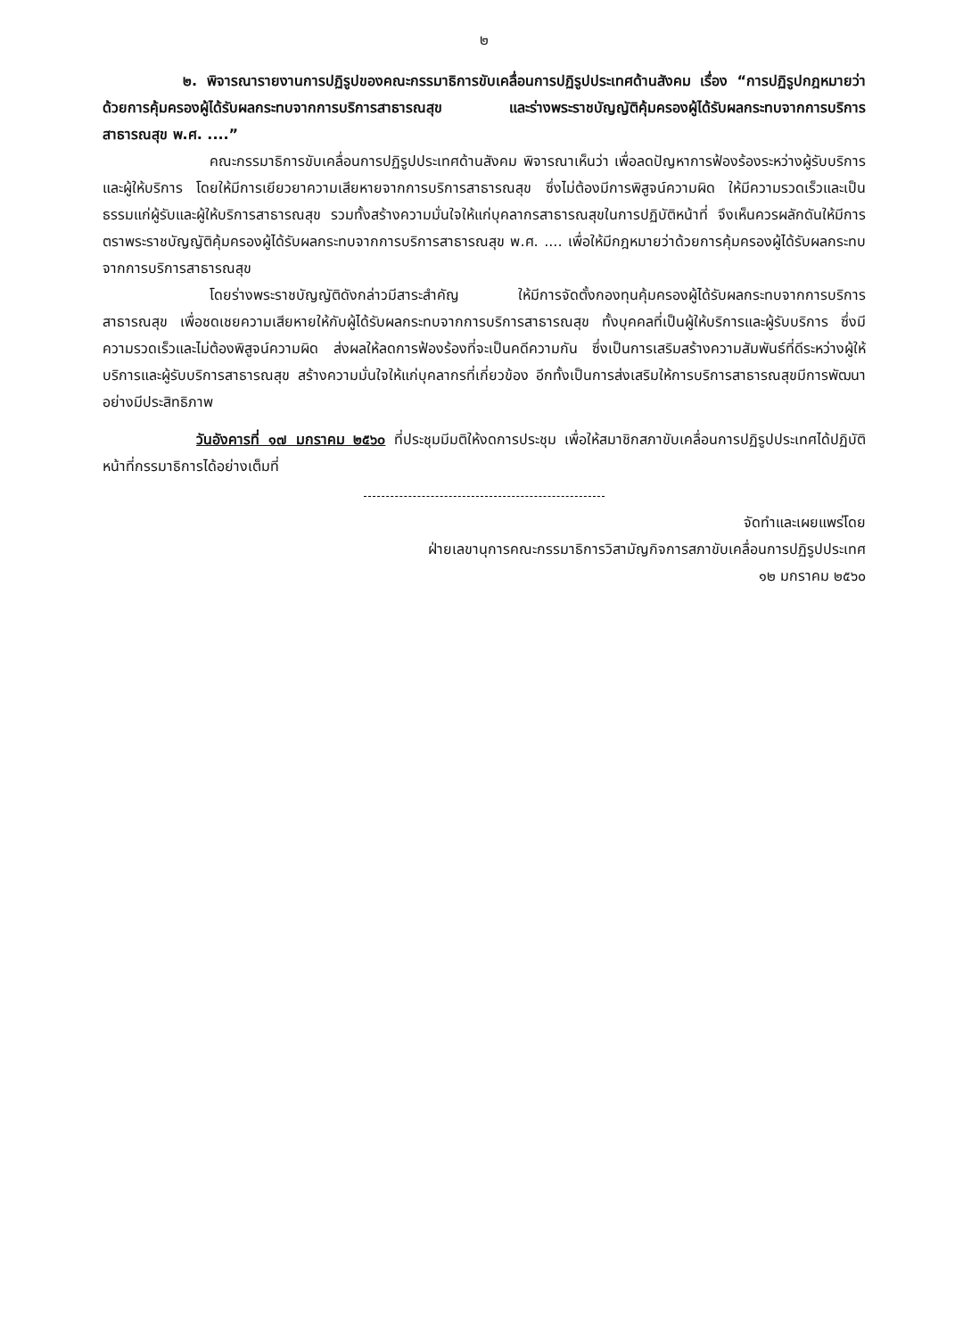๒
๒. พิจารณารายงานการปฏิรูปของคณะกรรมาธิการขับเคลื่อนการปฏิรูปประเทศด้านสังคม เรื่อง “การปฏิรูปกฎหมายว่าด้วยการคุ้มครองผู้ได้รับผลกระทบจากการบริการสาธารณสุข และร่างพระราชบัญญัติคุ้มครองผู้ได้รับผลกระทบจากการบริการสาธารณสุข พ.ศ. ....”
คณะกรรมาธิการขับเคลื่อนการปฏิรูปประเทศด้านสังคม พิจารณาเห็นว่า เพื่อลดปัญหาการฟ้องร้องระหว่างผู้รับบริการและผู้ให้บริการ โดยให้มีการเยียวยาความเสียหายจากการบริการสาธารณสุข ซึ่งไม่ต้องมีการพิสูจน์ความผิด ให้มีความรวดเร็วและเป็นธรรมแก่ผู้รับและผู้ให้บริการสาธารณสุข รวมทั้งสร้างความมั่นใจให้แก่บุคลากรสาธารณสุขในการปฏิบัติหน้าที่ จึงเห็นควรผลักดันให้มีการตราพระราชบัญญัติคุ้มครองผู้ได้รับผลกระทบจากการบริการสาธารณสุข พ.ศ. .... เพื่อให้มีกฎหมายว่าด้วยการคุ้มครองผู้ได้รับผลกระทบจากการบริการสาธารณสุข
โดยร่างพระราชบัญญัติดังกล่าวมีสาระสำคัญ ให้มีการจัดตั้งกองทุนคุ้มครองผู้ได้รับผลกระทบจากการบริการสาธารณสุข เพื่อชดเชยความเสียหายให้กับผู้ได้รับผลกระทบจากการบริการสาธารณสุข ทั้งบุคคลที่เป็นผู้ให้บริการและผู้รับบริการ ซึ่งมีความรวดเร็วและไม่ต้องพิสูจน์ความผิด ส่งผลให้ลดการฟ้องร้องที่จะเป็นคดีความกัน ซึ่งเป็นการเสริมสร้างความสัมพันธ์ที่ดีระหว่างผู้ให้บริการและผู้รับบริการสาธารณสุข สร้างความมั่นใจให้แก่บุคลากรที่เกี่ยวข้อง อีกทั้งเป็นการส่งเสริมให้การบริการสาธารณสุขมีการพัฒนาอย่างมีประสิทธิภาพ
วันอังคารที่ ๑๗ มกราคม ๒๕๖๐ ที่ประชุมมีมติให้งดการประชุม เพื่อให้สมาชิกสภาขับเคลื่อนการปฏิรูปประเทศได้ปฏิบัติหน้าที่กรรมาธิการได้อย่างเต็มที่
จัดทำและเผยแพร่โดย
ฝ่ายเลขานุการคณะกรรมาธิการวิสามัญกิจการสภาขับเคลื่อนการปฏิรูปประเทศ
๑๒ มกราคม ๒๕๖๐